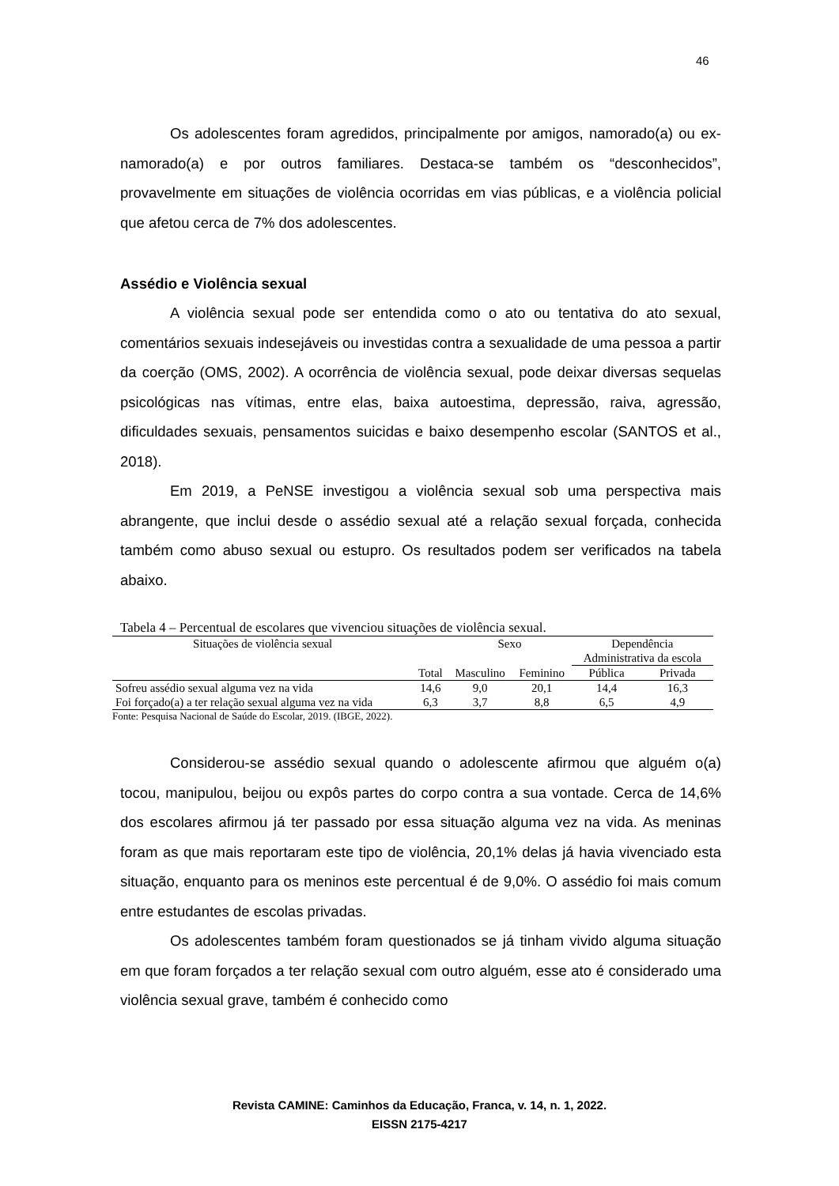46
Os adolescentes foram agredidos, principalmente por amigos, namorado(a) ou ex-namorado(a) e por outros familiares. Destaca-se também os “desconhecidos”, provavelmente em situações de violência ocorridas em vias públicas, e a violência policial que afetou cerca de 7% dos adolescentes.
Assédio e Violência sexual
A violência sexual pode ser entendida como o ato ou tentativa do ato sexual, comentários sexuais indesejáveis ou investidas contra a sexualidade de uma pessoa a partir da coerção (OMS, 2002). A ocorrência de violência sexual, pode deixar diversas sequelas psicológicas nas vítimas, entre elas, baixa autoestima, depressão, raiva, agressão, dificuldades sexuais, pensamentos suicidas e baixo desempenho escolar (SANTOS et al., 2018).
Em 2019, a PeNSE investigou a violência sexual sob uma perspectiva mais abrangente, que inclui desde o assédio sexual até a relação sexual forçada, conhecida também como abuso sexual ou estupro. Os resultados podem ser verificados na tabela abaixo.
Tabela 4 – Percentual de escolares que vivenciou situações de violência sexual.
| Situações de violência sexual | | Sexo | | Dependência Administrativa da escola | |
| --- | --- | --- | --- | --- | --- |
| | Total | Masculino | Feminino | Pública | Privada |
| Sofreu assédio sexual alguma vez na vida | 14,6 | 9,0 | 20,1 | 14,4 | 16,3 |
| Foi forçado(a) a ter relação sexual alguma vez na vida | 6,3 | 3,7 | 8,8 | 6,5 | 4,9 |
Fonte: Pesquisa Nacional de Saúde do Escolar, 2019. (IBGE, 2022).
Considerou-se assédio sexual quando o adolescente afirmou que alguém o(a) tocou, manipulou, beijou ou expôs partes do corpo contra a sua vontade. Cerca de 14,6% dos escolares afirmou já ter passado por essa situação alguma vez na vida. As meninas foram as que mais reportaram este tipo de violência, 20,1% delas já havia vivenciado esta situação, enquanto para os meninos este percentual é de 9,0%. O assédio foi mais comum entre estudantes de escolas privadas.
Os adolescentes também foram questionados se já tinham vivido alguma situação em que foram forçados a ter relação sexual com outro alguém, esse ato é considerado uma violência sexual grave, também é conhecido como
Revista CAMINE: Caminhos da Educação, Franca, v. 14, n. 1, 2022.
EISSN 2175-4217